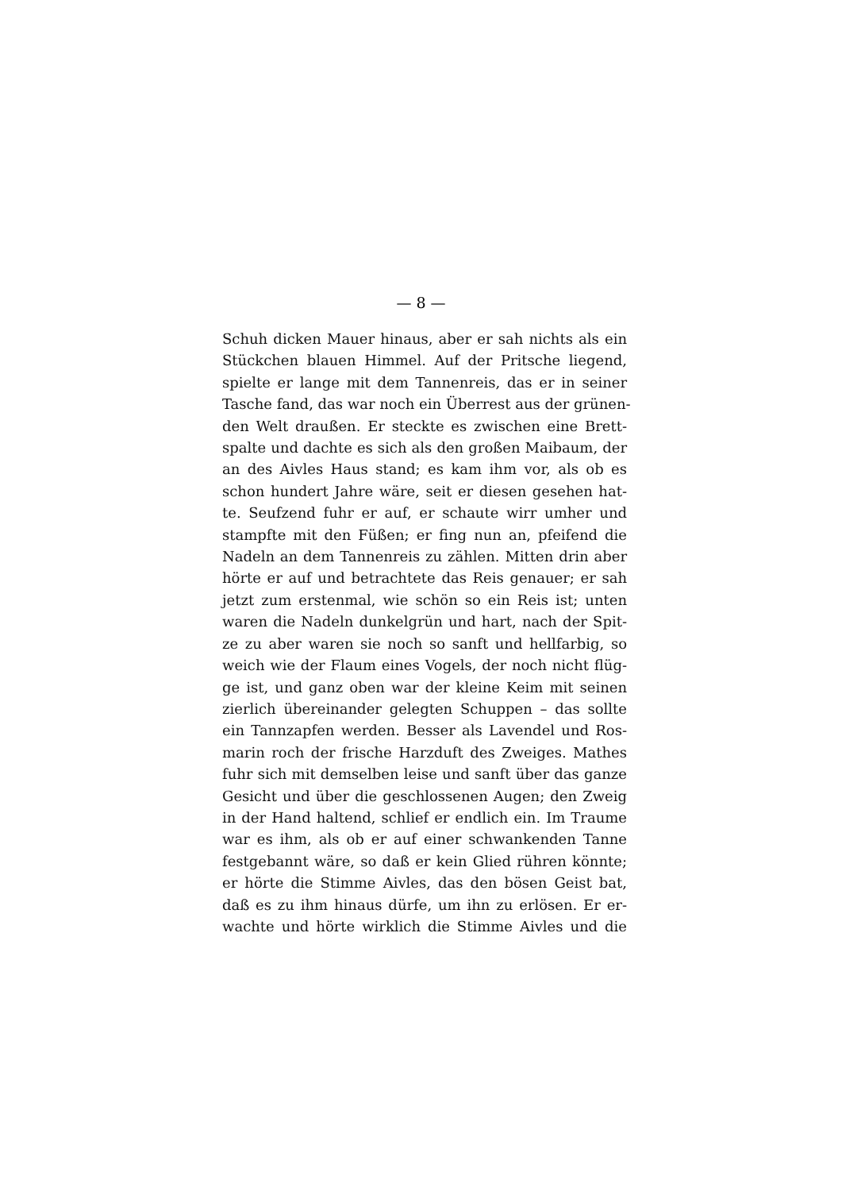— 8 —
Schuh dicken Mauer hinaus, aber er sah nichts als ein
Stückchen blauen Himmel. Auf der Pritsche liegend,
spielte er lange mit dem Tannenreis, das er in seiner
Tasche fand, das war noch ein Überrest aus der grünen-
den Welt draußen. Er steckte es zwischen eine Brett-
spalte und dachte es sich als den großen Maibaum, der
an des Aivles Haus stand; es kam ihm vor, als ob es
schon hundert Jahre wäre, seit er diesen gesehen hat-
te. Seufzend fuhr er auf, er schaute wirr umher und
stampfte mit den Füßen; er fing nun an, pfeifend die
Nadeln an dem Tannenreis zu zählen. Mitten drin aber
hörte er auf und betrachtete das Reis genauer; er sah
jetzt zum erstenmal, wie schön so ein Reis ist; unten
waren die Nadeln dunkelgrün und hart, nach der Spit-
ze zu aber waren sie noch so sanft und hellfarbig, so
weich wie der Flaum eines Vogels, der noch nicht flüg-
ge ist, und ganz oben war der kleine Keim mit seinen
zierlich übereinander gelegten Schuppen – das sollte
ein Tannzapfen werden. Besser als Lavendel und Ros-
marin roch der frische Harzduft des Zweiges. Mathes
fuhr sich mit demselben leise und sanft über das ganze
Gesicht und über die geschlossenen Augen; den Zweig
in der Hand haltend, schlief er endlich ein. Im Traume
war es ihm, als ob er auf einer schwankenden Tanne
festgebannt wäre, so daß er kein Glied rühren könnte;
er hörte die Stimme Aivles, das den bösen Geist bat,
daß es zu ihm hinaus dürfe, um ihn zu erlösen. Er er-
wachte und hörte wirklich die Stimme Aivles und die